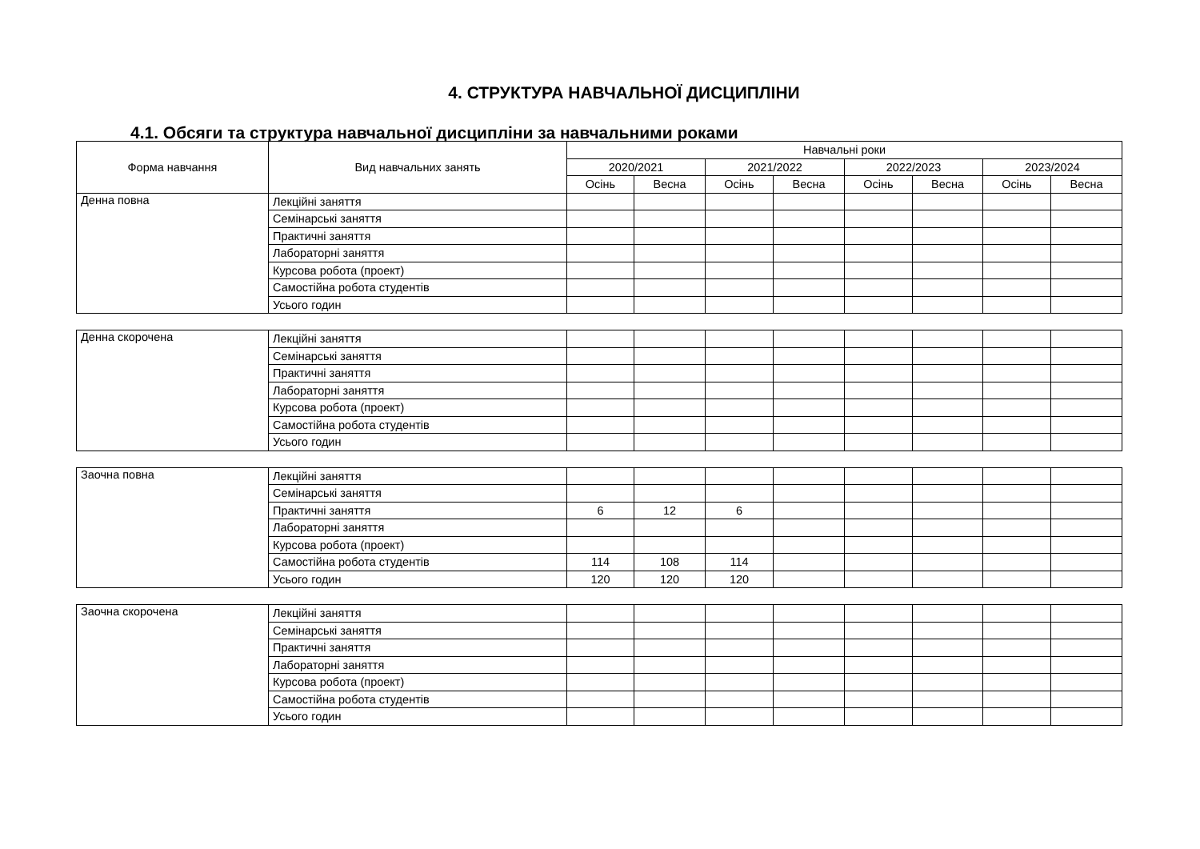4. СТРУКТУРА НАВЧАЛЬНОЇ ДИСЦИПЛІНИ
4.1. Обсяги та структура навчальної дисципліни за навчальними роками
| Форма навчання | Вид навчальних занять | Навчальні роки | | | | | | | |
| --- | --- | --- | --- | --- | --- | --- | --- | --- | --- |
| | | 2020/2021 | | 2021/2022 | | 2022/2023 | | 2023/2024 | |
| | | Осінь | Весна | Осінь | Весна | Осінь | Весна | Осінь | Весна |
| Денна повна | Лекційні заняття | | | | | | | | |
| | Семінарські заняття | | | | | | | | |
| | Практичні заняття | | | | | | | | |
| | Лабораторні заняття | | | | | | | | |
| | Курсова робота (проект) | | | | | | | | |
| | Самостійна робота студентів | | | | | | | | |
| | Усього годин | | | | | | | | |
| Денна скорочена | Лекційні заняття | | | | | | | | |
| | Семінарські заняття | | | | | | | | |
| | Практичні заняття | | | | | | | | |
| | Лабораторні заняття | | | | | | | | |
| | Курсова робота (проект) | | | | | | | | |
| | Самостійна робота студентів | | | | | | | | |
| | Усього годин | | | | | | | | |
| Заочна повна | Лекційні заняття | | | | | | | | |
| | Семінарські заняття | | | | | | | | |
| | Практичні заняття | 6 | 12 | 6 | | | | | |
| | Лабораторні заняття | | | | | | | | |
| | Курсова робота (проект) | | | | | | | | |
| | Самостійна робота студентів | 114 | 108 | 114 | | | | | |
| | Усього годин | 120 | 120 | 120 | | | | | |
| Заочна скорочена | Лекційні заняття | | | | | | | | |
| | Семінарські заняття | | | | | | | | |
| | Практичні заняття | | | | | | | | |
| | Лабораторні заняття | | | | | | | | |
| | Курсова робота (проект) | | | | | | | | |
| | Самостійна робота студентів | | | | | | | | |
| | Усього годин | | | | | | | | |